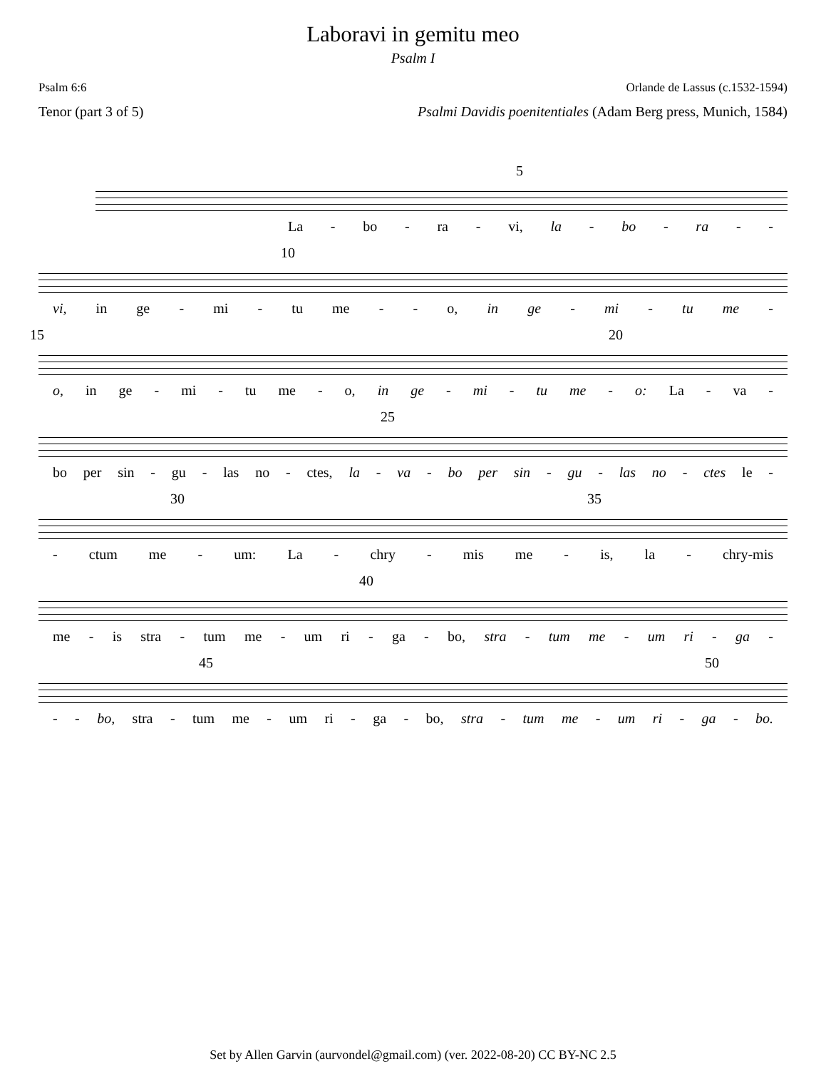Laboravi in gemitu meo
Psalm I
Psalm 6:6 Orlande de Lassus (c.1532-1594)
Tenor (part 3 of 5) Psalmi Davidis poenitentiales (Adam Berg press, Munich, 1584)
5
La - bo - ra - vi, la - bo - ra - -
10
vi, in ge - mi - tu me - - o, in ge - mi - tu me -
15 20
o, in ge - mi - tu me - o, in ge - mi - tu me - o: La - va -
25
bo per sin - gu - las no - ctes, la - va - bo per sin - gu - las no - ctes le -
30 35
- ctum me - um: La - chry - mis me - is, la - chry-mis
40
me - is stra - tum me - um ri - ga - bo, stra - tum me - um ri - ga -
45 50
- - bo, stra - tum me - um ri - ga - bo, stra - tum me - um ri - ga - bo.
Set by Allen Garvin (aurvondel@gmail.com) (ver. 2022-08-20) CC BY-NC 2.5